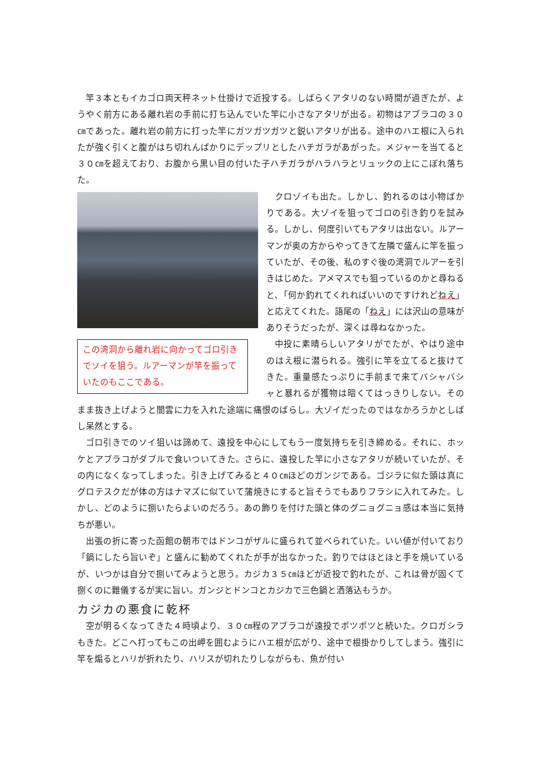竿３本ともイカゴロ両天秤ネット仕掛けで近投する。しばらくアタリのない時間が過ぎたが、ようやく前方にある離れ岩の手前に打ち込んでいた竿に小さなアタリが出る。初物はアブラコの３０㎝であった。離れ岩の前方に打った竿にガツガツガツと鋭いアタリが出る。途中のハエ根に入られたが強く引くと腹がはち切れんばかりにデップリとしたハチガラがあがった。メジャーを当てると３０㎝を超えており、お腹から黒い目の付いた子ハチガラがハラハラとリュックの上にこぼれ落ちた。
この湾洞から離れ岩に向かってゴロ引きでソイを狙う。ルアーマンが竿を振っていたのもここである。
クロゾイも出た。しかし、釣れるのは小物ばかりである。大ゾイを狙ってゴロの引き釣りを試みる。しかし、何度引いてもアタリは出ない。ルアーマンが奥の方からやってきて左隣で盛んに竿を振っていたが、その後、私のすぐ後の湾洞でルアーを引きはじめた。アメマスでも狙っているのかと尋ねると、「何か釣れてくれればいいのですけれどねえ」と応えてくれた。語尾の「ねえ」には沢山の意味がありそうだったが、深くは尋ねなかった。
中投に素晴らしいアタリがでたが、やはり途中のはえ根に潜られる。強引に竿を立てると抜けてきた。重量感たっぷりに手前まで来てバシャバシャと暴れるが獲物は暗くてはっきりしない。そのまま抜き上げようと闇雲に力を入れた途端に痛恨のばらし。大ゾイだったのではなかろうかとしばし呆然とする。
ゴロ引きでのソイ狙いは諦めて、遠投を中心にしてもう一度気持ちを引き締める。それに、ホッケとアブラコがダブルで食いついてきた。さらに、遠投した竿に小さなアタリが続いていたが、その内になくなってしまった。引き上げてみると４０㎝ほどのガンジである。ゴジラに似た頭は真にグロテスクだが体の方はナマズに似ていて蒲焼きにすると旨そうでもありフラシに入れてみた。しかし、どのように捌いたらよいのだろう。あの飾りを付けた頭と体のグニョグニョ感は本当に気持ちが悪い。
出張の折に寄った函館の朝市ではドンコがザルに盛られて並べられていた。いい値が付いており「鍋にしたら旨いぞ」と盛んに勧めてくれたが手が出なかった。釣りではほとほと手を焼いているが、いつかは自分で捌いてみようと思う。カジカ３５㎝ほどが近投で釣れたが、これは骨が固くて捌くのに難儀するが実に旨い。ガンジとドンコとカジカで三色鍋と洒落込もうか。
カジカの悪食に乾杯
空が明るくなってきた４時頃より、３０㎝程のアブラコが遠投でポツポツと続いた。クロガシラもきた。どこへ打ってもこの出岬を囲むようにハエ根が広がり、途中で根掛かりしてしまう。強引に竿を煽るとハリが折れたり、ハリスが切れたりしながらも、魚が付い